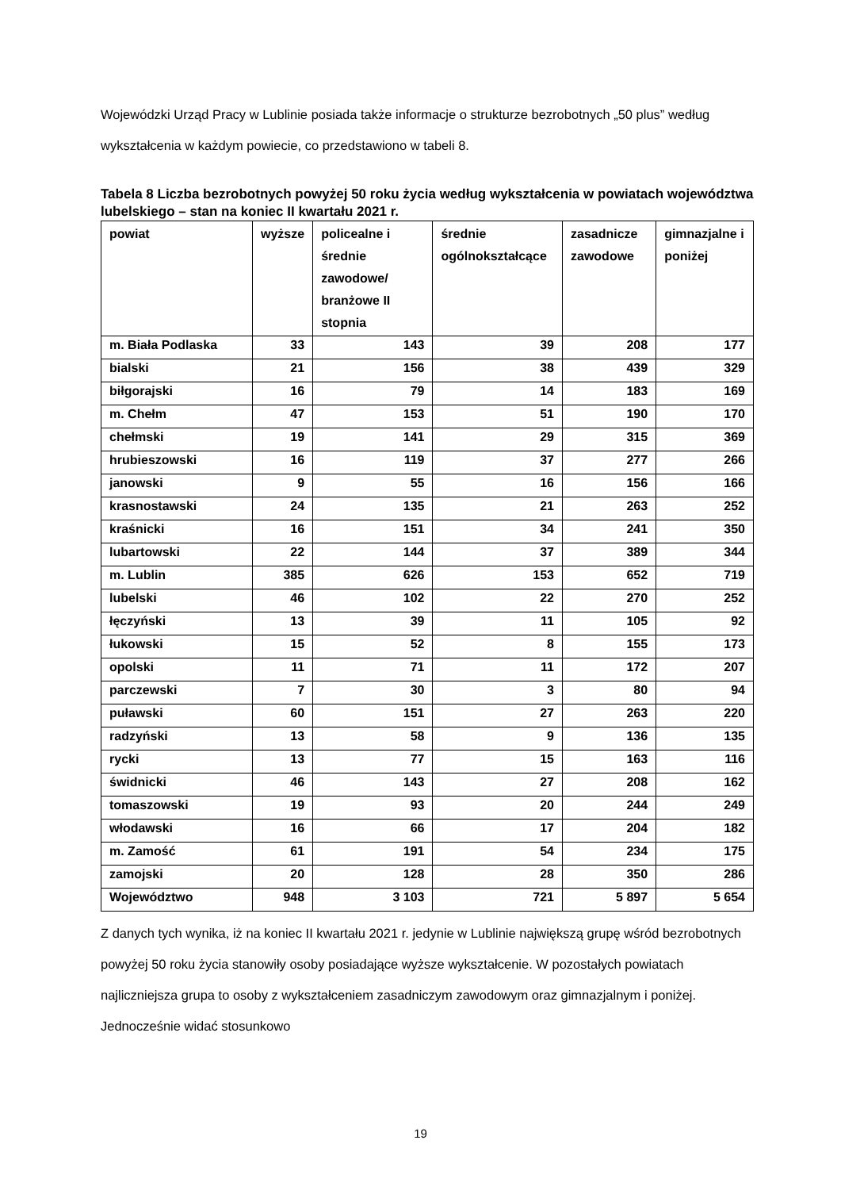Wojewódzki Urząd Pracy w Lublinie posiada także informacje o strukturze bezrobotnych „50 plus” według wykształcenia w każdym powiecie, co przedstawiono w tabeli 8.
Tabela 8 Liczba bezrobotnych powyżej 50 roku życia według wykształcenia w powiatach województwa lubelskiego – stan na koniec II kwartału 2021 r.
| powiat | wyższe | policealne i średnie zawodowe/ branżowe II stopnia | średnie ogólnokształcące | zasadnicze zawodowe | gimnazjalne i poniżej |
| --- | --- | --- | --- | --- | --- |
| m. Biała Podlaska | 33 | 143 | 39 | 208 | 177 |
| bialski | 21 | 156 | 38 | 439 | 329 |
| biłgorajski | 16 | 79 | 14 | 183 | 169 |
| m. Chełm | 47 | 153 | 51 | 190 | 170 |
| chełmski | 19 | 141 | 29 | 315 | 369 |
| hrubieszowski | 16 | 119 | 37 | 277 | 266 |
| janowski | 9 | 55 | 16 | 156 | 166 |
| krasnostawski | 24 | 135 | 21 | 263 | 252 |
| kraśnicki | 16 | 151 | 34 | 241 | 350 |
| lubartowski | 22 | 144 | 37 | 389 | 344 |
| m. Lublin | 385 | 626 | 153 | 652 | 719 |
| lubelski | 46 | 102 | 22 | 270 | 252 |
| łęczyński | 13 | 39 | 11 | 105 | 92 |
| łukowski | 15 | 52 | 8 | 155 | 173 |
| opolski | 11 | 71 | 11 | 172 | 207 |
| parczewski | 7 | 30 | 3 | 80 | 94 |
| puławski | 60 | 151 | 27 | 263 | 220 |
| radzyński | 13 | 58 | 9 | 136 | 135 |
| rycki | 13 | 77 | 15 | 163 | 116 |
| świdnicki | 46 | 143 | 27 | 208 | 162 |
| tomaszowski | 19 | 93 | 20 | 244 | 249 |
| włodawski | 16 | 66 | 17 | 204 | 182 |
| m. Zamość | 61 | 191 | 54 | 234 | 175 |
| zamojski | 20 | 128 | 28 | 350 | 286 |
| Województwo | 948 | 3 103 | 721 | 5 897 | 5 654 |
Z danych tych wynika, iż na koniec II kwartału 2021 r. jedynie w Lublinie największą grupę wśród bezrobotnych powyżej 50 roku życia stanowiły osoby posiadające wyższe wykształcenie. W pozostałych powiatach najliczniejsza grupa to osoby z wykształceniem zasadniczym zawodowym oraz gimnazjalnym i poniżej. Jednocześnie widać stosunkowo
19